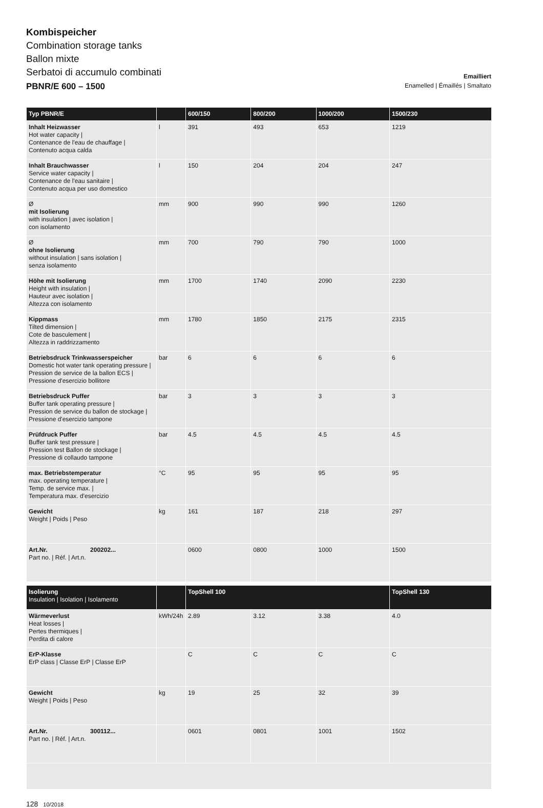Kombispeicher
Combination storage tanks
Ballon mixte
Serbatoi di accumulo combinati
PBNR/E 600 – 1500
Emailliert
Enamelled | Émaillés | Smaltato
| Typ PBNR/E | | 600/150 | 800/200 | 1000/200 | 1500/230 |
| --- | --- | --- | --- | --- | --- |
| Inhalt Heizwasser Hot water capacity / Contenance de l'eau de chauffage / Contenuto acqua calda | l | 391 | 493 | 653 | 1219 |
| Inhalt Brauchwasser Service water capacity / Contenance de l'eau sanitaire / Contenuto acqua per uso domestico | l | 150 | 204 | 204 | 247 |
| Ø mit Isolierung with insulation / avec isolation / con isolamento | mm | 900 | 990 | 990 | 1260 |
| Ø ohne Isolierung without insulation / sans isolation / senza isolamento | mm | 700 | 790 | 790 | 1000 |
| Höhe mit Isolierung Height with insulation / Hauteur avec isolation / Altezza con isolamento | mm | 1700 | 1740 | 2090 | 2230 |
| Kippmass Tilted dimension / Cote de basculement / Altezza in raddrizzamento | mm | 1780 | 1850 | 2175 | 2315 |
| Betriebsdruck Trinkwasserspeicher Domestic hot water tank operating pressure / Pression de service de la ballon ECS / Pressione d'esercizio bollitore | bar | 6 | 6 | 6 | 6 |
| Betriebsdruck Puffer Buffer tank operating pressure / Pression de service du ballon de stockage / Pressione d'esercizio tampone | bar | 3 | 3 | 3 | 3 |
| Prüfdruck Puffer Buffer tank test pressure / Pression test Ballon de stockage / Pressione di collaudo tampone | bar | 4.5 | 4.5 | 4.5 | 4.5 |
| max. Betriebstemperatur max. operating temperature / Temp. de service max. / Temperatura max. d'esercizio | °C | 95 | 95 | 95 | 95 |
| Gewicht Weight / Poids / Peso | kg | 161 | 187 | 218 | 297 |
| Art.Nr. 200202... Part no. / Réf. / Art.n. | | 0600 | 0800 | 1000 | 1500 |
| Isolierung Insulation / Isolation / Isolamento | | TopShell 100 | | | TopShell 130 |
| Wärmeverlust Heat losses / Pertes thermiques / Perdita di calore | kWh/24h | 2.89 | 3.12 | 3.38 | 4.0 |
| ErP-Klasse ErP class / Classe ErP / Classe ErP | | C | C | C | C |
| Gewicht Weight / Poids / Peso | kg | 19 | 25 | 32 | 39 |
| Art.Nr. 300112... Part no. / Réf. / Art.n. | | 0601 | 0801 | 1001 | 1502 |
128 10/2018